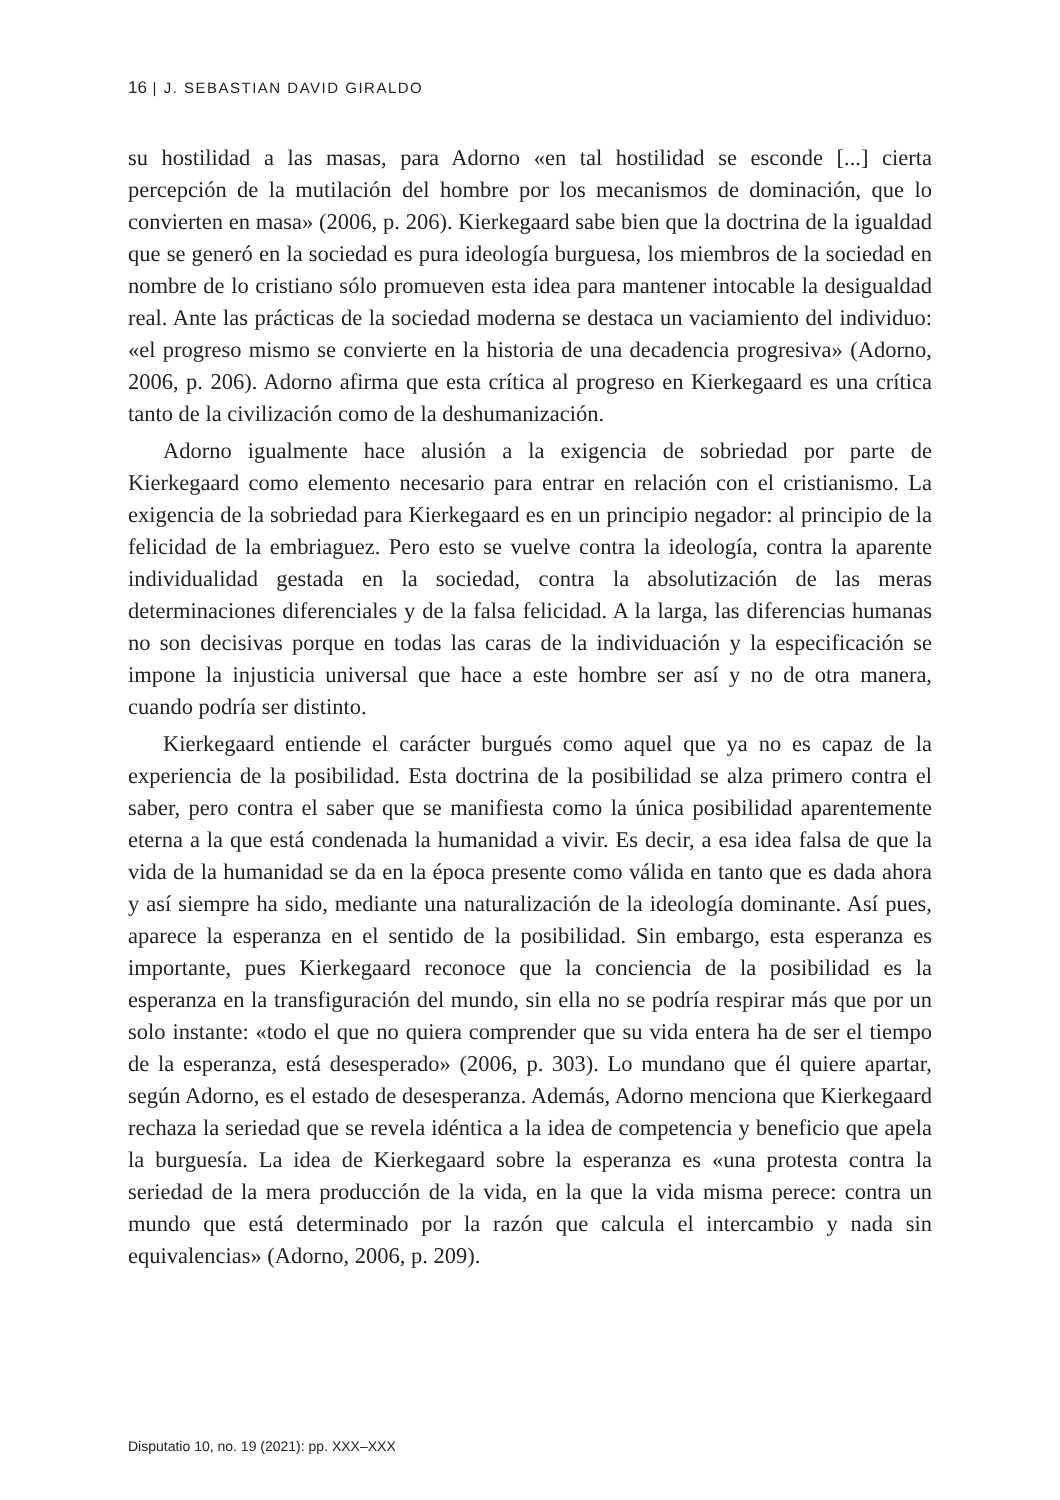16 | J. SEBASTIAN DAVID GIRALDO
su hostilidad a las masas, para Adorno «en tal hostilidad se esconde [...] cierta percepción de la mutilación del hombre por los mecanismos de dominación, que lo convierten en masa» (2006, p. 206). Kierkegaard sabe bien que la doctrina de la igualdad que se generó en la sociedad es pura ideología burguesa, los miembros de la sociedad en nombre de lo cristiano sólo promueven esta idea para mantener intocable la desigualdad real. Ante las prácticas de la sociedad moderna se destaca un vaciamiento del individuo: «el progreso mismo se convierte en la historia de una decadencia progresiva» (Adorno, 2006, p. 206). Adorno afirma que esta crítica al progreso en Kierkegaard es una crítica tanto de la civilización como de la deshumanización.
Adorno igualmente hace alusión a la exigencia de sobriedad por parte de Kierkegaard como elemento necesario para entrar en relación con el cristianismo. La exigencia de la sobriedad para Kierkegaard es en un principio negador: al principio de la felicidad de la embriaguez. Pero esto se vuelve contra la ideología, contra la aparente individualidad gestada en la sociedad, contra la absolutización de las meras determinaciones diferenciales y de la falsa felicidad. A la larga, las diferencias humanas no son decisivas porque en todas las caras de la individuación y la especificación se impone la injusticia universal que hace a este hombre ser así y no de otra manera, cuando podría ser distinto.
Kierkegaard entiende el carácter burgués como aquel que ya no es capaz de la experiencia de la posibilidad. Esta doctrina de la posibilidad se alza primero contra el saber, pero contra el saber que se manifiesta como la única posibilidad aparentemente eterna a la que está condenada la humanidad a vivir. Es decir, a esa idea falsa de que la vida de la humanidad se da en la época presente como válida en tanto que es dada ahora y así siempre ha sido, mediante una naturalización de la ideología dominante. Así pues, aparece la esperanza en el sentido de la posibilidad. Sin embargo, esta esperanza es importante, pues Kierkegaard reconoce que la conciencia de la posibilidad es la esperanza en la transfiguración del mundo, sin ella no se podría respirar más que por un solo instante: «todo el que no quiera comprender que su vida entera ha de ser el tiempo de la esperanza, está desesperado» (2006, p. 303). Lo mundano que él quiere apartar, según Adorno, es el estado de desesperanza. Además, Adorno menciona que Kierkegaard rechaza la seriedad que se revela idéntica a la idea de competencia y beneficio que apela la burguesía. La idea de Kierkegaard sobre la esperanza es «una protesta contra la seriedad de la mera producción de la vida, en la que la vida misma perece: contra un mundo que está determinado por la razón que calcula el intercambio y nada sin equivalencias» (Adorno, 2006, p. 209).
Disputatio 10, no. 19 (2021): pp. XXX–XXX